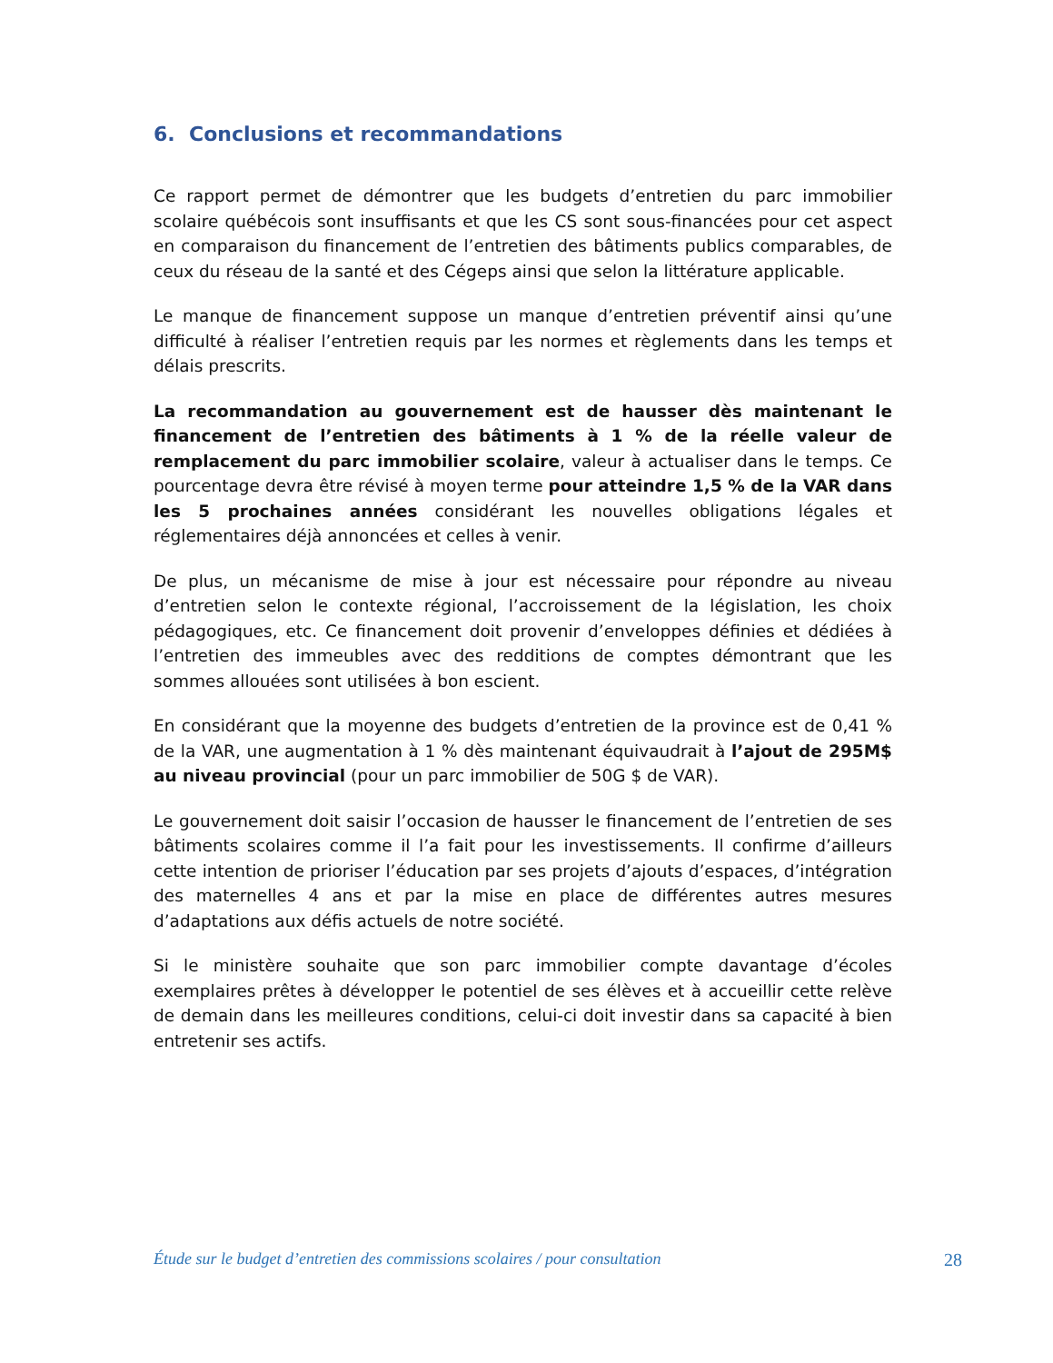6. Conclusions et recommandations
Ce rapport permet de démontrer que les budgets d’entretien du parc immobilier scolaire québécois sont insuffisants et que les CS sont sous-financées pour cet aspect en comparaison du financement de l’entretien des bâtiments publics comparables, de ceux du réseau de la santé et des Cégeps ainsi que selon la littérature applicable.
Le manque de financement suppose un manque d’entretien préventif ainsi qu’une difficulté à réaliser l’entretien requis par les normes et règlements dans les temps et délais prescrits.
La recommandation au gouvernement est de hausser dès maintenant le financement de l’entretien des bâtiments à 1 % de la réelle valeur de remplacement du parc immobilier scolaire, valeur à actualiser dans le temps. Ce pourcentage devra être révisé à moyen terme pour atteindre 1,5 % de la VAR dans les 5 prochaines années considérant les nouvelles obligations légales et réglementaires déjà annoncées et celles à venir.
De plus, un mécanisme de mise à jour est nécessaire pour répondre au niveau d’entretien selon le contexte régional, l’accroissement de la législation, les choix pédagogiques, etc. Ce financement doit provenir d’enveloppes définies et dédiées à l’entretien des immeubles avec des redditions de comptes démontrant que les sommes allouées sont utilisées à bon escient.
En considérant que la moyenne des budgets d’entretien de la province est de 0,41 % de la VAR, une augmentation à 1 % dès maintenant équivaudrait à l’ajout de 295M$ au niveau provincial (pour un parc immobilier de 50G $ de VAR).
Le gouvernement doit saisir l’occasion de hausser le financement de l’entretien de ses bâtiments scolaires comme il l’a fait pour les investissements. Il confirme d’ailleurs cette intention de prioriser l’éducation par ses projets d’ajouts d’espaces, d’intégration des maternelles 4 ans et par la mise en place de différentes autres mesures d’adaptations aux défis actuels de notre société.
Si le ministère souhaite que son parc immobilier compte davantage d’écoles exemplaires prêtes à développer le potentiel de ses élèves et à accueillir cette relève de demain dans les meilleures conditions, celui-ci doit investir dans sa capacité à bien entretenir ses actifs.
Étude sur le budget d’entretien des commissions scolaires / pour consultation 28